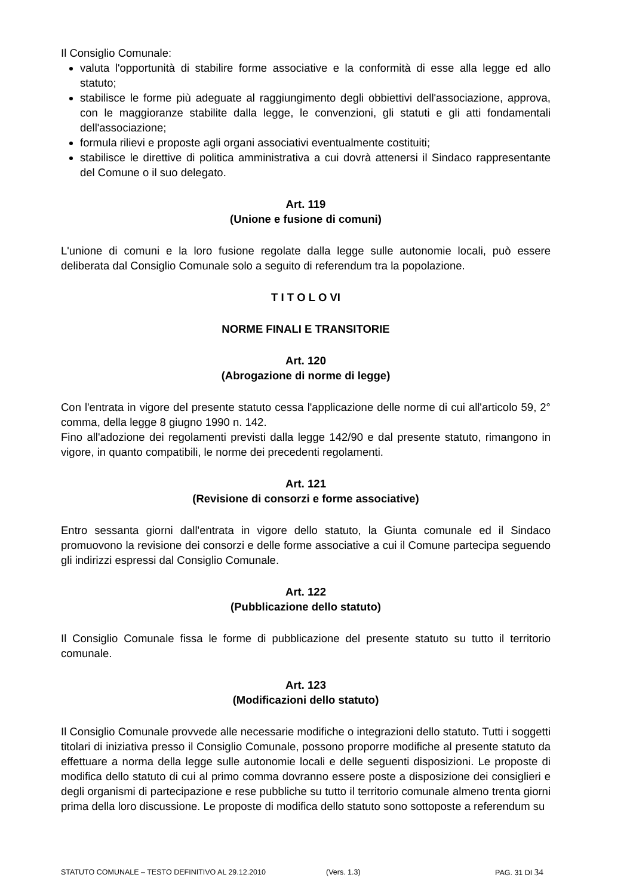Il Consiglio Comunale:
valuta l'opportunità di stabilire forme associative e la conformità di esse alla legge ed allo statuto;
stabilisce le forme più adeguate al raggiungimento degli obbiettivi dell'associazione, approva, con le maggioranze stabilite dalla legge, le convenzioni, gli statuti e gli atti fondamentali dell'associazione;
formula rilievi e proposte agli organi associativi eventualmente costituiti;
stabilisce le direttive di politica amministrativa a cui dovrà attenersi il Sindaco rappresentante del Comune o il suo delegato.
Art. 119
(Unione e fusione di comuni)
L'unione di comuni e la loro fusione regolate dalla legge sulle autonomie locali, può essere deliberata dal Consiglio Comunale solo a seguito di referendum tra la popolazione.
T I T O L O VI
NORME FINALI E TRANSITORIE
Art. 120
(Abrogazione di norme di legge)
Con l'entrata in vigore del presente statuto cessa l'applicazione delle norme di cui all'articolo 59, 2° comma, della legge 8 giugno 1990 n. 142.
Fino all'adozione dei regolamenti previsti dalla legge 142/90 e dal presente statuto, rimangono in vigore, in quanto compatibili, le norme dei precedenti regolamenti.
Art. 121
(Revisione di consorzi e forme associative)
Entro sessanta giorni dall'entrata in vigore dello statuto, la Giunta comunale ed il Sindaco promuovono la revisione dei consorzi e delle forme associative a cui il Comune partecipa seguendo gli indirizzi espressi dal Consiglio Comunale.
Art. 122
(Pubblicazione dello statuto)
Il Consiglio Comunale fissa le forme di pubblicazione del presente statuto su tutto il territorio comunale.
Art. 123
(Modificazioni dello statuto)
Il Consiglio Comunale provvede alle necessarie modifiche o integrazioni dello statuto. Tutti i soggetti titolari di iniziativa presso il Consiglio Comunale, possono proporre modifiche al presente statuto da effettuare a norma della legge sulle autonomie locali e delle seguenti disposizioni. Le proposte di modifica dello statuto di cui al primo comma dovranno essere poste a disposizione dei consiglieri e degli organismi di partecipazione e rese pubbliche su tutto il territorio comunale almeno trenta giorni prima della loro discussione. Le proposte di modifica dello statuto sono sottoposte a referendum su
STATUTO COMUNALE – TESTO DEFINITIVO AL 29.12.2010 (Vers. 1.3) PAG. 31 DI 34